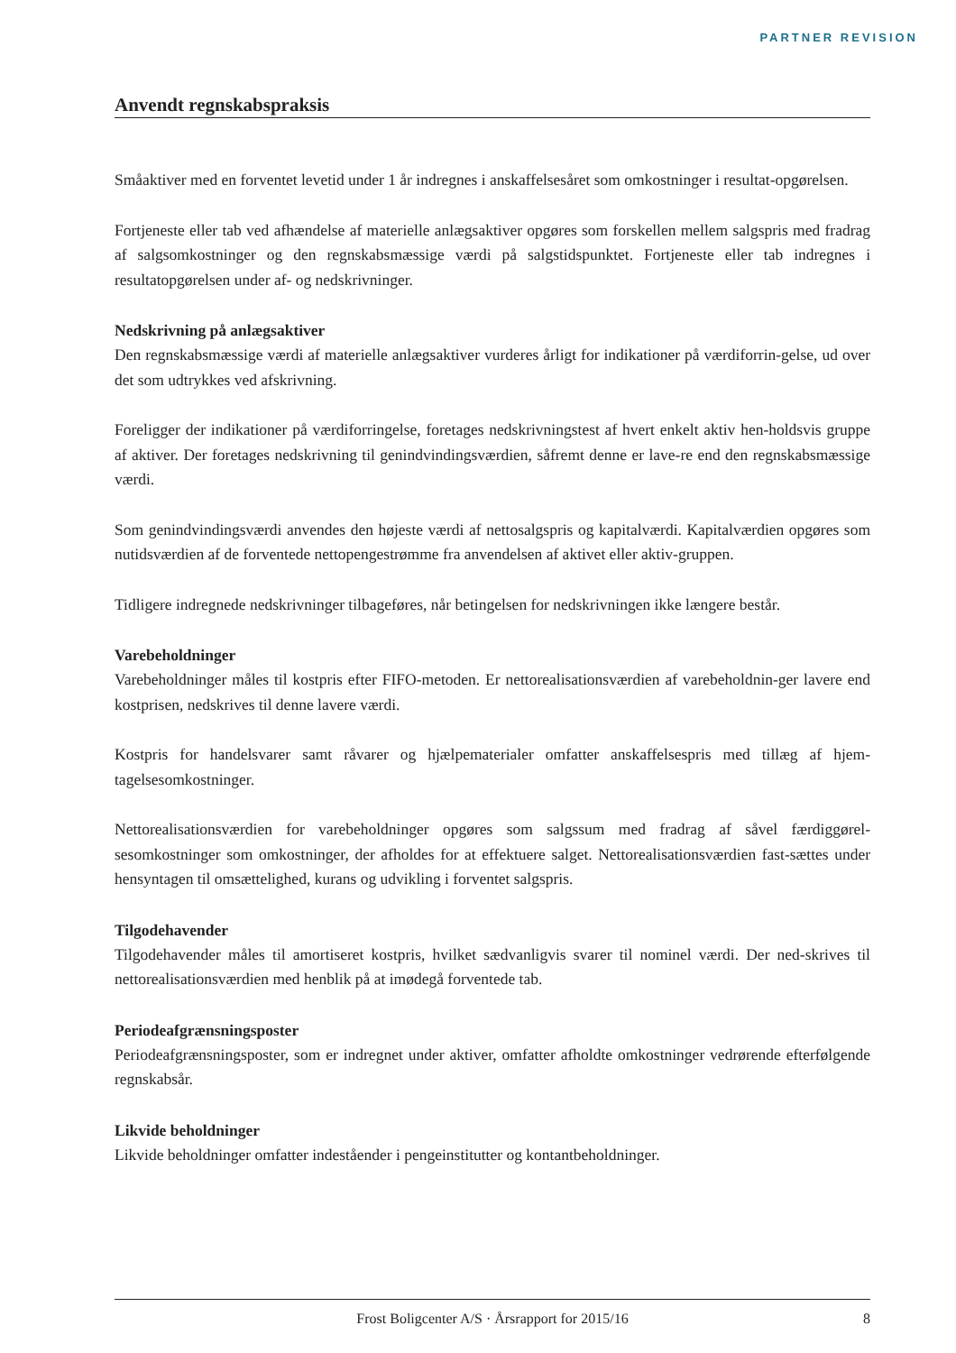PARTNER REVISION
Anvendt regnskabspraksis
Småaktiver med en forventet levetid under 1 år indregnes i anskaffelsesåret som omkostninger i resultat-opgørelsen.
Fortjeneste eller tab ved afhændelse af materielle anlægsaktiver opgøres som forskellen mellem salgspris med fradrag af salgsomkostninger og den regnskabsmæssige værdi på salgstidspunktet. Fortjeneste eller tab indregnes i resultatopgørelsen under af- og nedskrivninger.
Nedskrivning på anlægsaktiver
Den regnskabsmæssige værdi af materielle anlægsaktiver vurderes årligt for indikationer på værdiforrin-gelse, ud over det som udtrykkes ved afskrivning.
Foreligger der indikationer på værdiforringelse, foretages nedskrivningstest af hvert enkelt aktiv hen-holdsvis gruppe af aktiver. Der foretages nedskrivning til genindvindingsværdien, såfremt denne er lave-re end den regnskabsmæssige værdi.
Som genindvindingsværdi anvendes den højeste værdi af nettosalgspris og kapitalværdi. Kapitalværdien opgøres som nutidsværdien af de forventede nettopengestrømme fra anvendelsen af aktivet eller aktiv-gruppen.
Tidligere indregnede nedskrivninger tilbageføres, når betingelsen for nedskrivningen ikke længere består.
Varebeholdninger
Varebeholdninger måles til kostpris efter FIFO-metoden. Er nettorealisationsværdien af varebeholdnin-ger lavere end kostprisen, nedskrives til denne lavere værdi.
Kostpris for handelsvarer samt råvarer og hjælpematerialer omfatter anskaffelsespris med tillæg af hjem-tagelsesomkostninger.
Nettorealisationsværdien for varebeholdninger opgøres som salgssum med fradrag af såvel færdiggørel-sesomkostninger som omkostninger, der afholdes for at effektuere salget. Nettorealisationsværdien fast-sættes under hensyntagen til omsættelighed, kurans og udvikling i forventet salgspris.
Tilgodehavender
Tilgodehavender måles til amortiseret kostpris, hvilket sædvanligvis svarer til nominel værdi. Der ned-skrives til nettorealisationsværdien med henblik på at imødegå forventede tab.
Periodeafgrænsningsposter
Periodeafgrænsningsposter, som er indregnet under aktiver, omfatter afholdte omkostninger vedrørende efterfølgende regnskabsår.
Likvide beholdninger
Likvide beholdninger omfatter indeståender i pengeinstitutter og kontantbeholdninger.
Frost Boligcenter A/S · Årsrapport for 2015/16 8